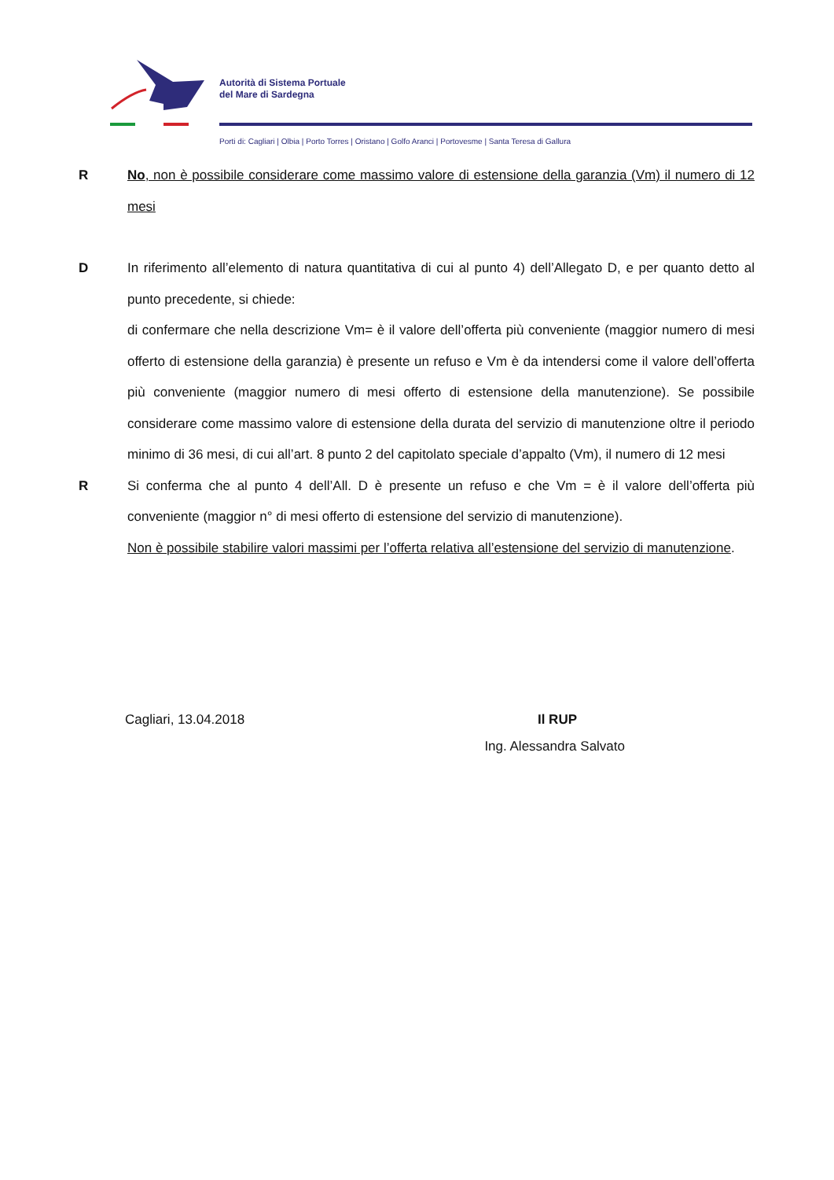Autorità di Sistema Portuale
del Mare di Sardegna
Porti di: Cagliari | Olbia | Porto Torres | Oristano | Golfo Aranci | Portovesme | Santa Teresa di Gallura
R No, non è possibile considerare come massimo valore di estensione della garanzia (Vm) il numero di 12 mesi
D In riferimento all’elemento di natura quantitativa di cui al punto 4) dell’Allegato D, e per quanto detto al punto precedente, si chiede:
di confermare che nella descrizione Vm= è il valore dell’offerta più conveniente (maggior numero di mesi offerto di estensione della garanzia) è presente un refuso e Vm è da intendersi come il valore dell’offerta più conveniente (maggior numero di mesi offerto di estensione della manutenzione). Se possibile considerare come massimo valore di estensione della durata del servizio di manutenzione oltre il periodo minimo di 36 mesi, di cui all’art. 8 punto 2 del capitolato speciale d’appalto (Vm), il numero di 12 mesi
R Si conferma che al punto 4 dell’All. D è presente un refuso e che Vm = è il valore dell’offerta più conveniente (maggior n° di mesi offerto di estensione del servizio di manutenzione).
Non è possibile stabilire valori massimi per l’offerta relativa all’estensione del servizio di manutenzione.
Cagliari, 13.04.2018 Il RUP
Ing. Alessandra Salvato